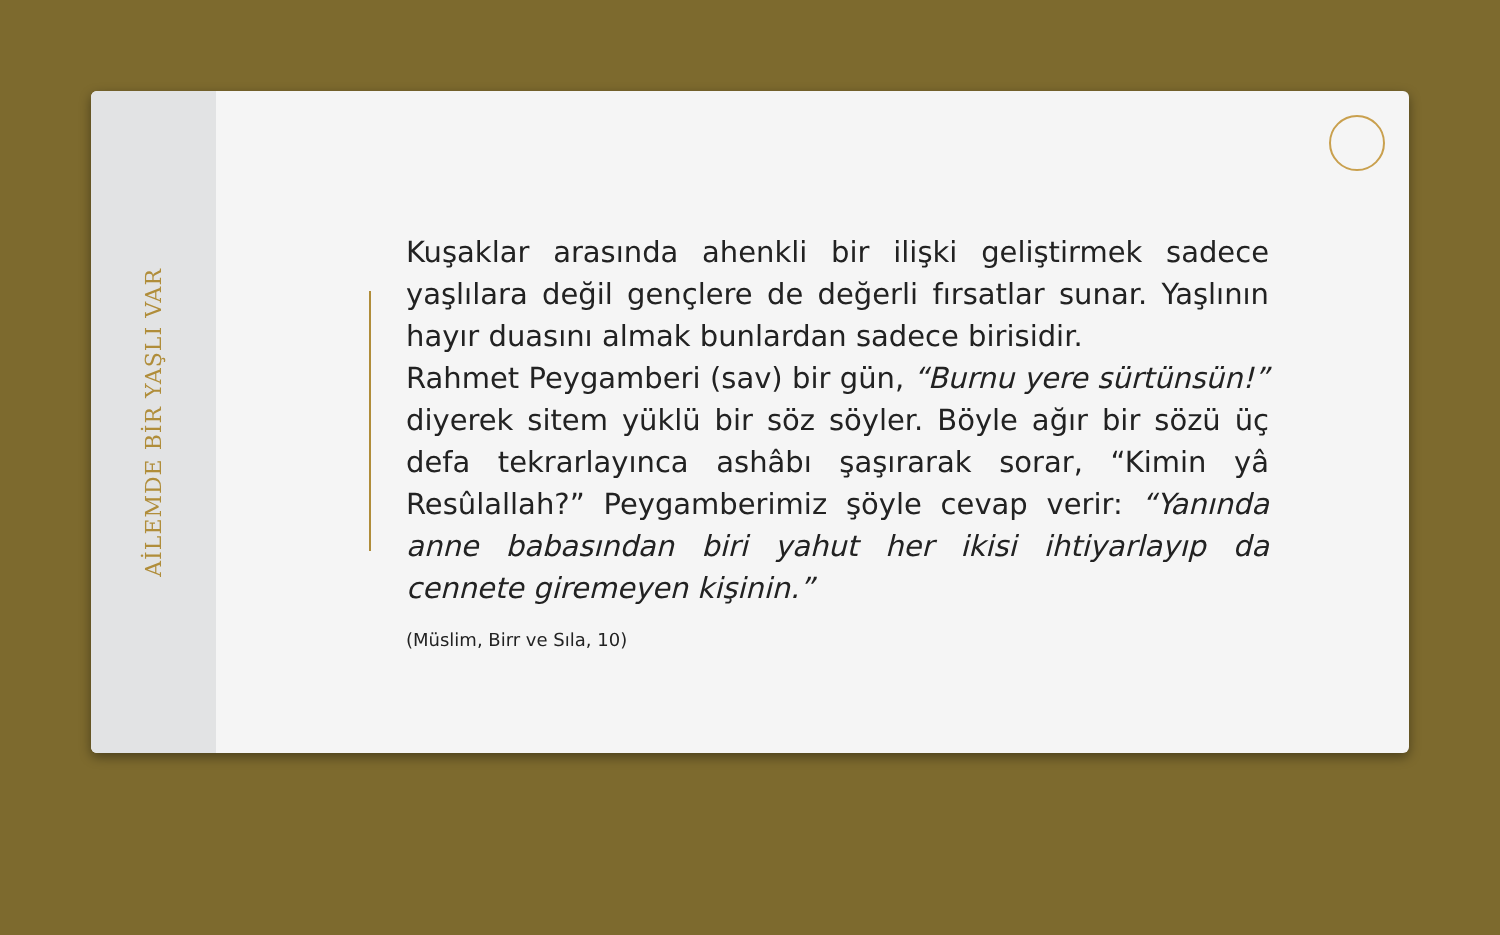AİLEMDE BİR YAŞLI VAR
Kuşaklar arasında ahenkli bir ilişki geliştirmek sadece yaşlılara değil gençlere de değerli fırsatlar sunar. Yaşlının hayır duasını almak bunlardan sadece birisidir.
Rahmet Peygamberi (sav) bir gün, “Burnu yere sürtünsün!” diyerek sitem yüklü bir söz söyler. Böyle ağır bir sözü üç defa tekrarlayınca ashâbı şaşırarak sorar, “Kimin yâ Resûlallah?” Peygamberimiz şöyle cevap verir: “Yanında anne babasından biri yahut her ikisi ihtiyarlayıp da cennete giremeyen kişinin.”
(Müslim, Birr ve Sıla, 10)